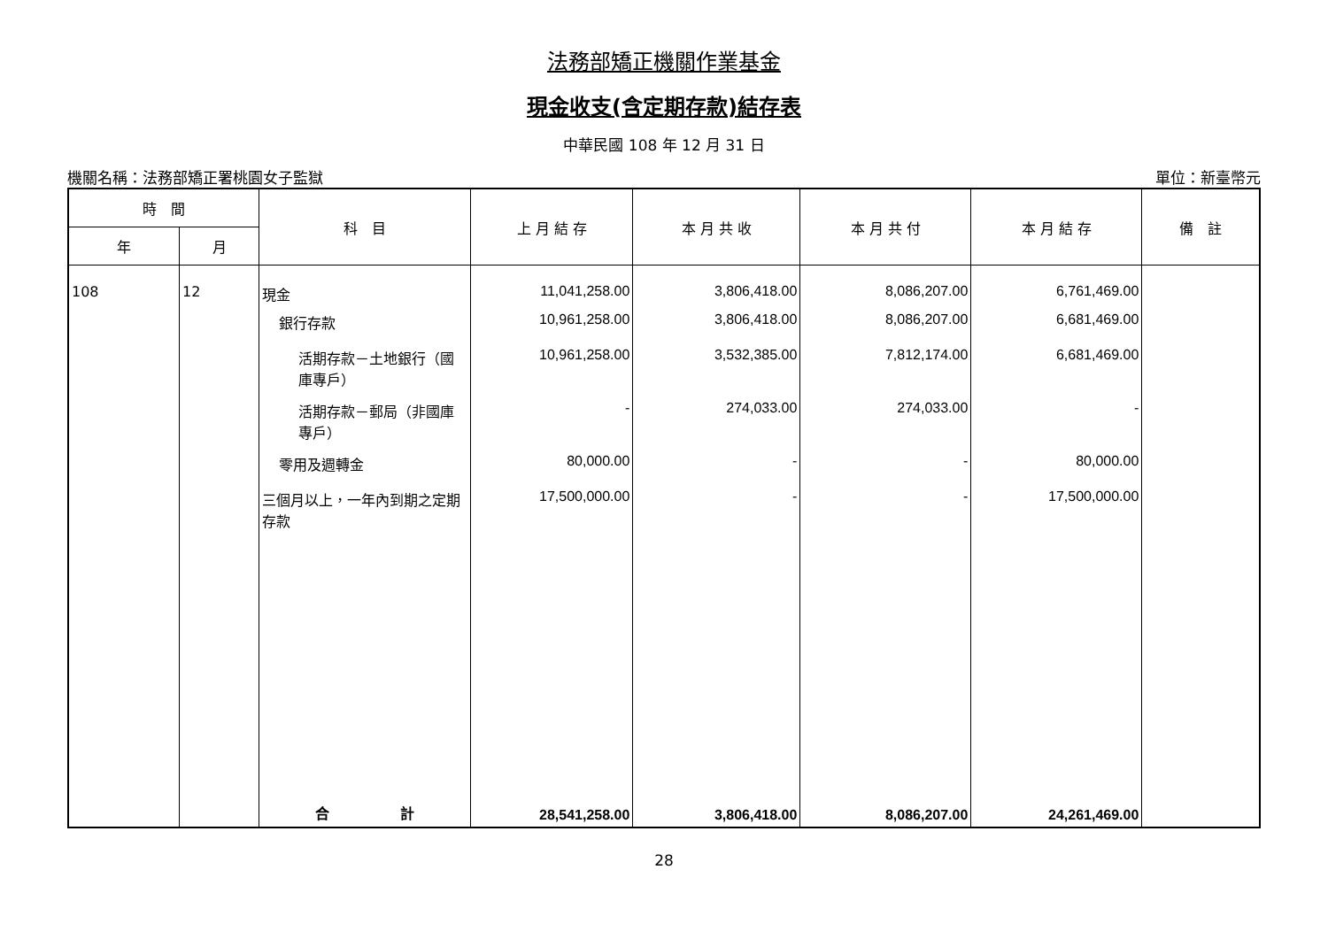法務部矯正機關作業基金
現金收支(含定期存款)結存表
中華民國 108 年 12 月 31 日
機關名稱：法務部矯正署桃園女子監獄 單位：新臺幣元
| 時 間 | | 科 目 | 上 月 結 存 | 本 月 共 收 | 本 月 共 付 | 本 月 結 存 | 備 註 |
| --- | --- | --- | --- | --- | --- | --- | --- |
| 年 | 月 | | | | | | |
| 108 | 12 | 現金 | 11,041,258.00 | 3,806,418.00 | 8,086,207.00 | 6,761,469.00 | |
| | | 銀行存款 | 10,961,258.00 | 3,806,418.00 | 8,086,207.00 | 6,681,469.00 | |
| | | 活期存款－土地銀行（國庫專戶） | 10,961,258.00 | 3,532,385.00 | 7,812,174.00 | 6,681,469.00 | |
| | | 活期存款－郵局（非國庫專戶） | - | 274,033.00 | 274,033.00 | - | |
| | | 零用及週轉金 | 80,000.00 | - | - | 80,000.00 | |
| | | 三個月以上，一年內到期之定期存款 | 17,500,000.00 | - | - | 17,500,000.00 | |
| | | 合 計 | 28,541,258.00 | 3,806,418.00 | 8,086,207.00 | 24,261,469.00 | |
28